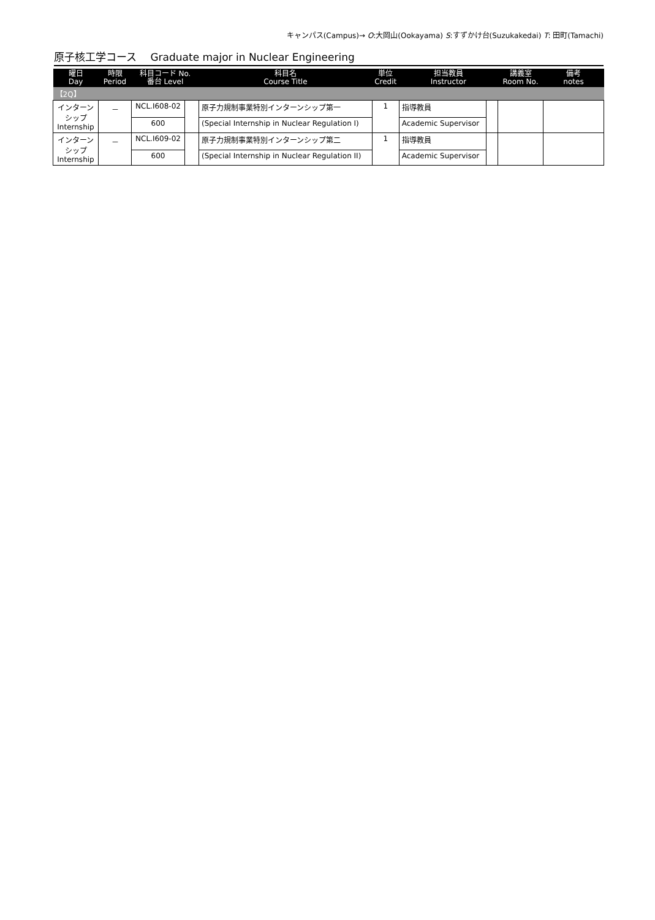キャンパス(Campus)→ O:大岡山(Ookayama) S:すずかけ台(Suzukakedai) T: 田町(Tamachi)
原子核工学コース　 Graduate major in Nuclear Engineering
| 曜日 Day | 時限 Period | 科目コード No. 番台 Level | | 科目名 Course Title | 単位 Credit | 担当教員 Instructor | | 講義室 Room No. | 備考 notes |
| --- | --- | --- | --- | --- | --- | --- | --- | --- | --- |
| 【2Q】 | | | | | | | | | |
| インターン シップ Internship | － | NCL.I608-02 | | 原子力規制事業特別インターンシップ第一 | 1 | 指導教員 | | | |
| | | 600 | | (Special Internship in Nuclear Regulation I) | | Academic Supervisor | | | |
| インターン シップ Internship | － | NCL.I609-02 | | 原子力規制事業特別インターンシップ第二 | 1 | 指導教員 | | | |
| | | 600 | | (Special Internship in Nuclear Regulation II) | | Academic Supervisor | | | |